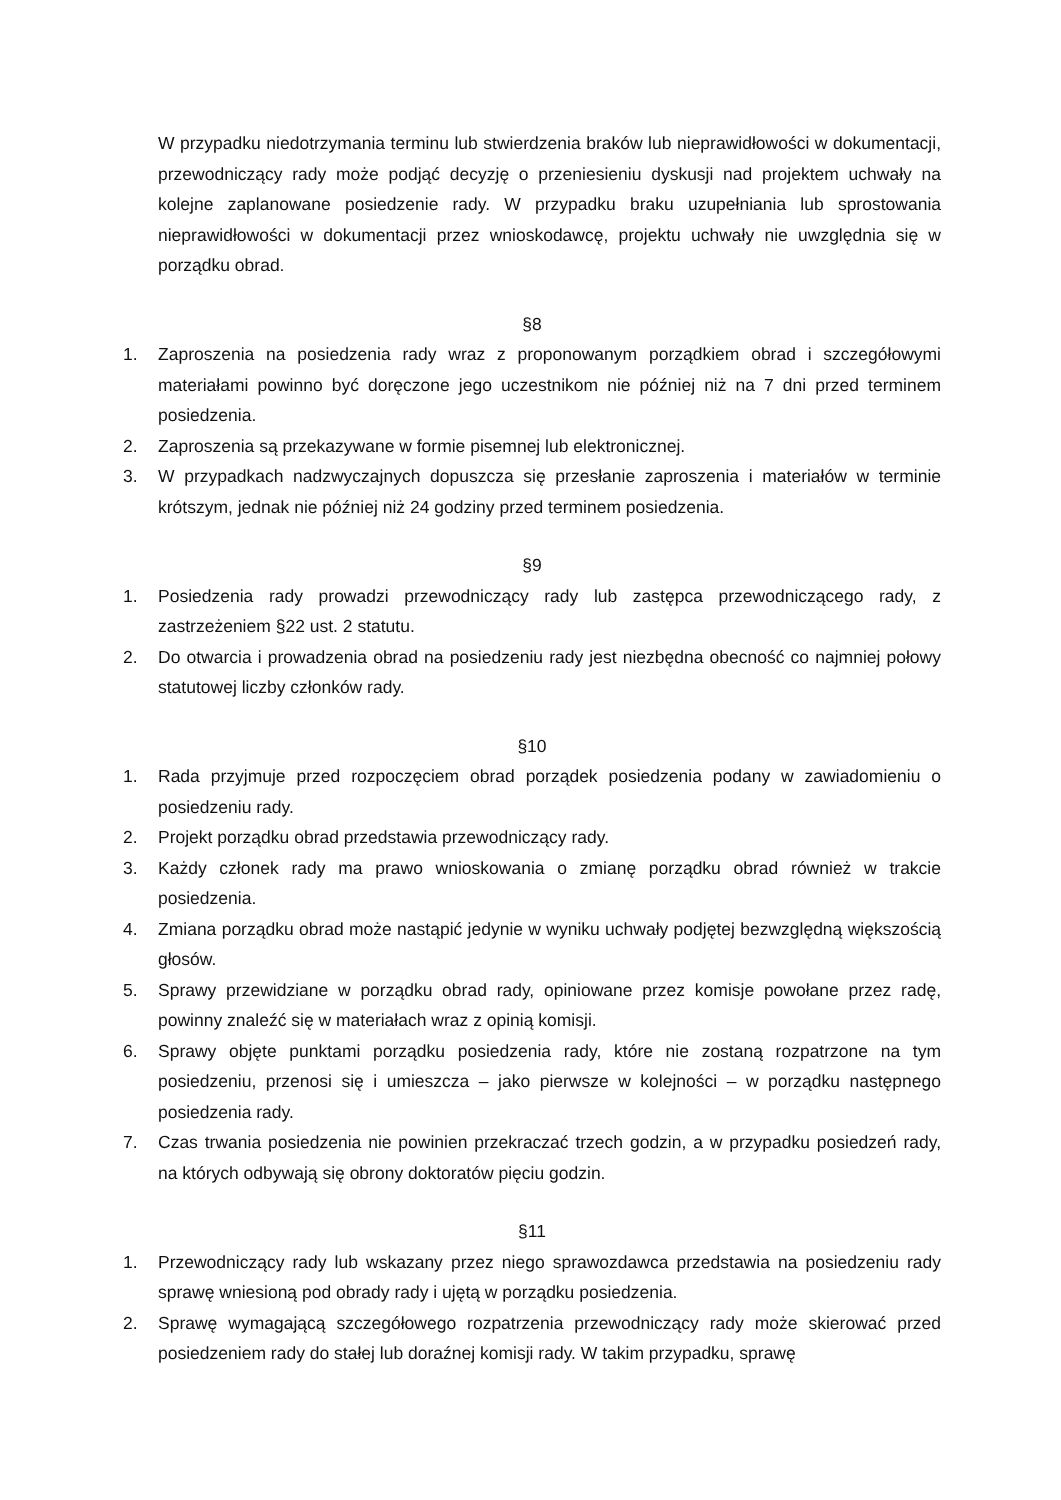W przypadku niedotrzymania terminu lub stwierdzenia braków lub nieprawidłowości w dokumentacji, przewodniczący rady może podjąć decyzję o przeniesieniu dyskusji nad projektem uchwały na kolejne zaplanowane posiedzenie rady. W przypadku braku uzupełniania lub sprostowania nieprawidłowości w dokumentacji przez wnioskodawcę, projektu uchwały nie uwzględnia się w porządku obrad.
§8
1. Zaproszenia na posiedzenia rady wraz z proponowanym porządkiem obrad i szczegółowymi materiałami powinno być doręczone jego uczestnikom nie później niż na 7 dni przed terminem posiedzenia.
2. Zaproszenia są przekazywane w formie pisemnej lub elektronicznej.
3. W przypadkach nadzwyczajnych dopuszcza się przesłanie zaproszenia i materiałów w terminie krótszym, jednak nie później niż 24 godziny przed terminem posiedzenia.
§9
1. Posiedzenia rady prowadzi przewodniczący rady lub zastępca przewodniczącego rady, z zastrzeżeniem §22 ust. 2 statutu.
2. Do otwarcia i prowadzenia obrad na posiedzeniu rady jest niezbędna obecność co najmniej połowy statutowej liczby członków rady.
§10
1. Rada przyjmuje przed rozpoczęciem obrad porządek posiedzenia podany w zawiadomieniu o posiedzeniu rady.
2. Projekt porządku obrad przedstawia przewodniczący rady.
3. Każdy członek rady ma prawo wnioskowania o zmianę porządku obrad również w trakcie posiedzenia.
4. Zmiana porządku obrad może nastąpić jedynie w wyniku uchwały podjętej bezwzględną większością głosów.
5. Sprawy przewidziane w porządku obrad rady, opiniowane przez komisje powołane przez radę, powinny znaleźć się w materiałach wraz z opinią komisji.
6. Sprawy objęte punktami porządku posiedzenia rady, które nie zostaną rozpatrzone na tym posiedzeniu, przenosi się i umieszcza – jako pierwsze w kolejności – w porządku następnego posiedzenia rady.
7. Czas trwania posiedzenia nie powinien przekraczać trzech godzin, a w przypadku posiedzeń rady, na których odbywają się obrony doktoratów pięciu godzin.
§11
1. Przewodniczący rady lub wskazany przez niego sprawozdawca przedstawia na posiedzeniu rady sprawę wniesioną pod obrady rady i ujętą w porządku posiedzenia.
2. Sprawę wymagającą szczegółowego rozpatrzenia przewodniczący rady może skierować przed posiedzeniem rady do stałej lub doraźnej komisji rady. W takim przypadku, sprawę